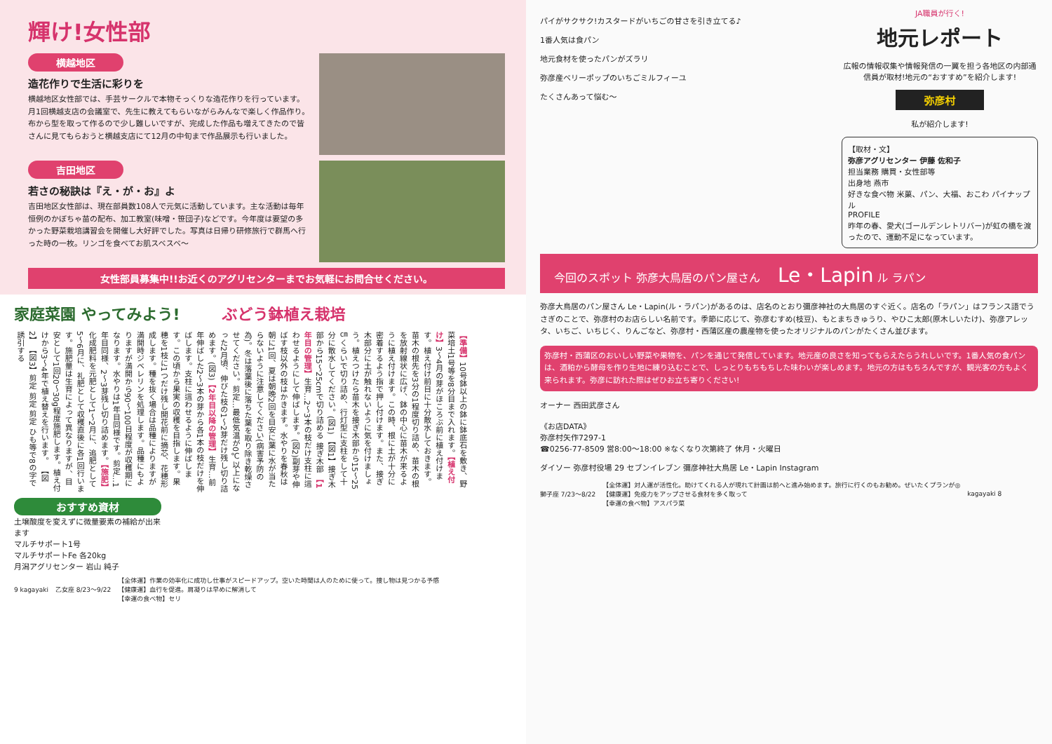輝け!女性部
横越地区
造花作りで生活に彩りを
横越地区女性部では、手芸サークルで本物そっくりな造花作りを行っています。月1回横越支店の会議室で、先生に教えてもらいながらみんなで楽しく作品作り。布から型を取って作るので少し難しいですが、完成した作品も増えてきたので皆さんに見てもらおうと横越支店にて12月の中旬まで作品展示も行いました。
吉田地区
若さの秘訣は『え・が・お』よ
吉田地区女性部は、現在部員数108人で元気に活動しています。主な活動は毎年恒例のかぼちゃ苗の配布、加工教室(味噌・笹団子)などです。今年度は要望の多かった野菜栽培講習会を開催し大好評でした。写真は日帰り研修旅行で群馬へ行った時の一枚。リンゴを食べてお肌スベスベ〜
女性部員募集中!!お近くのアグリセンターまでお気軽にお問合せください。
家庭菜園 やってみよう! ぶどう鉢植え栽培
【準備】10号鉢以上の鉢に鉢底石を敷き、野菜培土1号等を8分目まで入れます。【植え付け】3〜4月の芽がほころぶ前に植え付けます。植え付け前日に十分散水しておきます。苗木の根先を3分の1程度切り詰め、苗木の根を放射線状に広げ、鉢の中心に苗木が来るように植え付けます。この時、根に土が十分に密着するよう指で押し付けます。また、接ぎ木部分に土が触れないように気を付けましょう。植えつけたら苗木を接ぎ木部から15〜25㎝くらいで切り詰め、行灯型に支柱をして十分に散水してください。(図1) 【図1】接ぎ木部から15〜25cmで切り詰める 接ぎ木部 【1年目の管理】生育…2〜3本の枝だけ支柱に這わせるようにして伸ばします。(図2)副芽や伸ばす枝以外の枝はかきます。水やりを春秋は朝に1回、夏は朝晩2回を目安に葉に水が当たらないように注意してください(病害予防の為)。冬は落葉後に落ちた葉を取り除き乾燥させてください。剪定…最低気温が0℃以上になった2月頃、伸びた枝の1〜2芽だけ残し切り詰めます。(図3)【2年目以降の管理】生育…前年伸ばした2〜3本の芽から各1本の枝だけを伸ばします。支柱に這わせるように伸ばします。この頃から果実の収穫を目指します。果穂を1枝に1つだけ残し開花前に摘芯、花穂形成します。種を抜く場合は品種によりますが満開時ジベレリンを処理します。品種にもよりますが満開から90〜100日程度が収穫期になります。水やりは1年目同様です。剪定…1年目同様、2〜3芽残し切り詰めます。【施肥】化成肥料を元肥として1〜2月に、追肥として5〜6月に、礼肥として収穫直後に各1回行います。施肥量は生育によって異なりますが、目安として1回20〜30g程度施肥します。植え付けから3〜4年で植え替えを行います。 【図2】 【図3】剪定 剪定 剪定 ひも等で8の字で誘引する
おすすめ資材
土壌酸度を変えずに微量要素の補給が出来ます
マルチサポート1号
マルチサポートFe 各20kg
月潟アグリセンター 岩山 純子
9 kagayaki 乙女座 8/23〜9/22 【全体運】作業の効率化に成功し仕事がスピードアップ。空いた時間は人のために使って。捜し物は見つかる予感
【健康運】血行を促進。肩凝りは早めに解消して
【幸運の食べ物】セリ
パイがサクサク!カスタードがいちごの甘さを引き立てる♪
1番人気は食パン
地元食材を使ったパンがズラリ
弥彦産ベリーポップのいちごミルフィーユ
たくさんあって悩む〜
JA職員が行く!
地元レポート
広報の情報収集や情報発信の一翼を担う各地区の内部通信員が取材!地元の“おすすめ”を紹介します!
弥彦村
私が紹介します!
【取材・文】
弥彦アグリセンター 伊藤 佐和子
担当業務 購買・女性部等
出身地 燕市
好きな食べ物 米菓、パン、大福、おこわ パイナップル
PROFILE
昨年の春、愛犬(ゴールデンレトリバー)が虹の橋を渡ったので、運動不足になっています。
今回のスポット 弥彦大鳥居のパン屋さん Le・Lapin ル ラパン
弥彦大鳥居のパン屋さん Le・Lapin(ル・ラパン)があるのは、店名のとおり彌彦神社の大鳥居のすぐ近く。店名の「ラパン」はフランス語でうさぎのことで、弥彦村のお店らしい名前です。季節に応じて、弥彦むすめ(枝豆)、もとまちきゅうり、やひこ太郎(原木しいたけ)、弥彦アレッタ、いちご、いちじく、りんごなど、弥彦村・西蒲区産の農産物を使ったオリジナルのパンがたくさん並びます。
弥彦村・西蒲区のおいしい野菜や果物を、パンを通じて発信しています。地元産の良さを知ってもらえたらうれしいです。1番人気の食パンは、酒粕から酵母を作り生地に練り込むことで、しっとりもちもちした味わいが楽しめます。地元の方はもちろんですが、観光客の方もよく来られます。弥彦に訪れた際はぜひお立ち寄りください!
オーナー 西田武彦さん
《お店DATA》
弥彦村矢作7297-1
☎0256-77-8509 営8:00〜18:00 ※なくなり次第終了 休月・火曜日
ダイソー 弥彦村役場 29 セブンイレブン 彌彦神社大鳥居 Le・Lapin Instagram
獅子座 7/23〜8/22 【全体運】対人運が活性化。助けてくれる人が現れて計画は前へと進み始めます。旅行に行くのもお勧め。ぜいたくプランが◎
【健康運】免疫力をアップさせる食材を多く取って
【幸運の食べ物】アスパラ菜 kagayaki 8